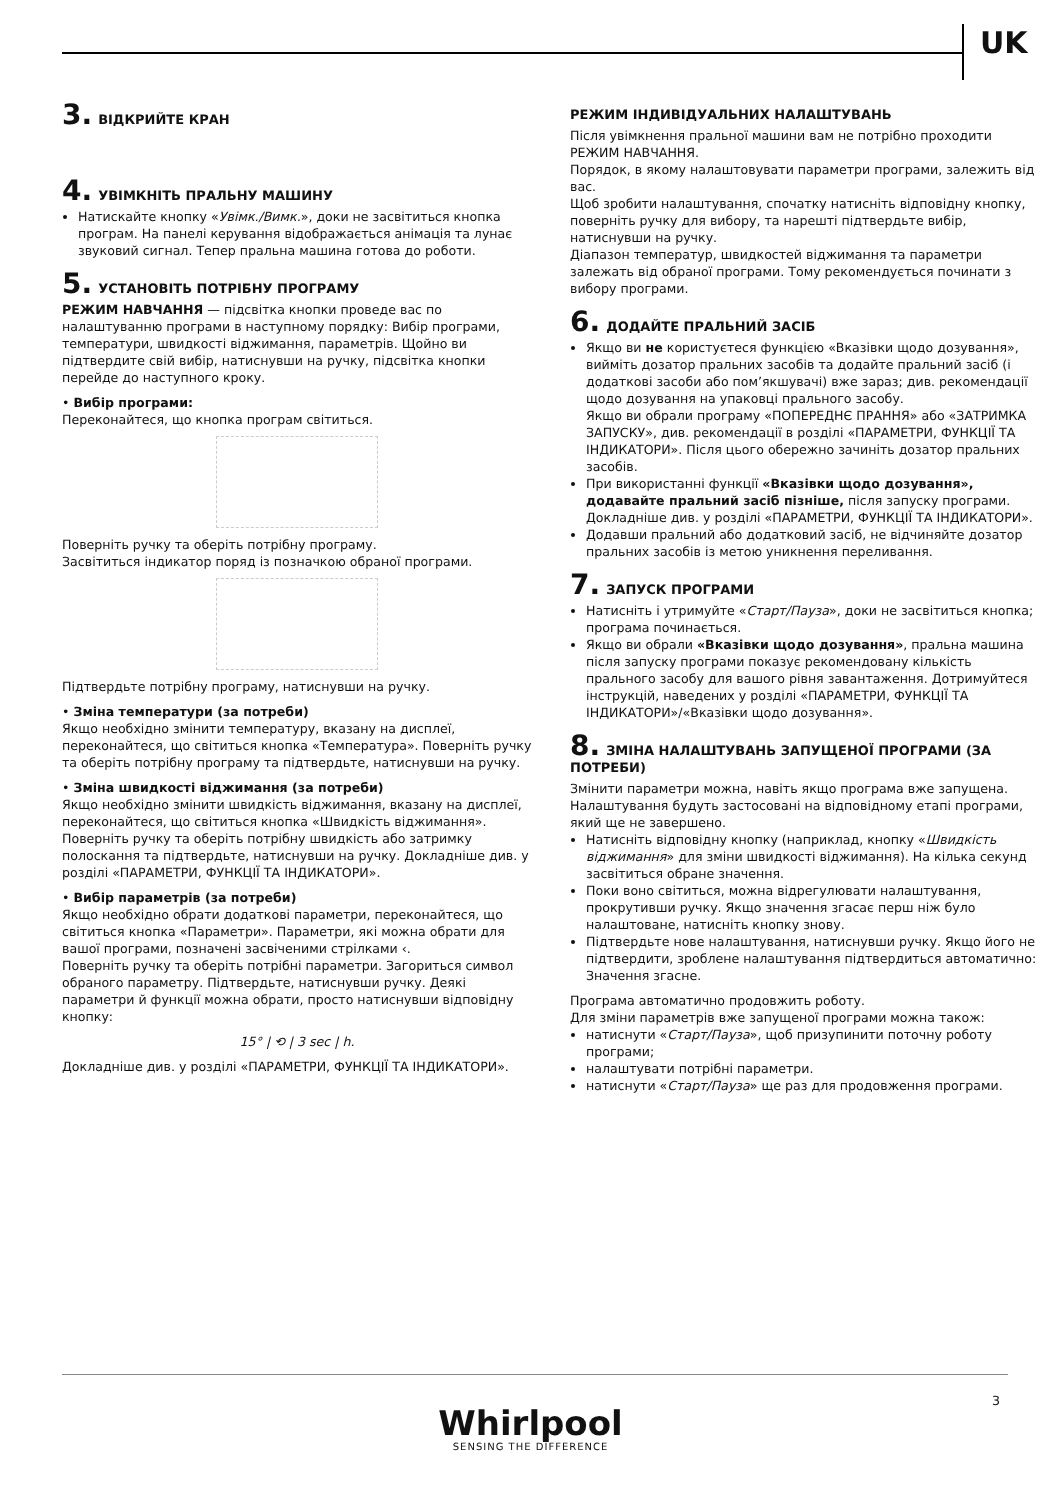UK
3. ВІДКРИЙТЕ КРАН
4. УВІМКНІТЬ ПРАЛЬНУ МАШИНУ
Натискайте кнопку «Увімк./Вимк.», доки не засвітиться кнопка програм. На панелі керування відображається анімація та лунає звуковий сигнал. Тепер пральна машина готова до роботи.
5. УСТАНОВІТЬ ПОТРІБНУ ПРОГРАМУ
РЕЖИМ НАВЧАННЯ — підсвітка кнопки проведе вас по налаштуванню програми в наступному порядку: Вибір програми, температури, швидкості віджимання, параметрів. Щойно ви підтвердите свій вибір, натиснувши на ручку, підсвітка кнопки перейде до наступного кроку.
• Вибір програми:
Переконайтеся, що кнопка програм світиться.
Поверніть ручку та оберіть потрібну програму.
Засвітиться індикатор поряд із позначкою обраної програми.
Підтвердьте потрібну програму, натиснувши на ручку.
• Зміна температури (за потреби)
Якщо необхідно змінити температуру, вказану на дисплеї, переконайтеся, що світиться кнопка «Температура». Поверніть ручку та оберіть потрібну програму та підтвердьте, натиснувши на ручку.
• Зміна швидкості віджимання (за потреби)
Якщо необхідно змінити швидкість віджимання, вказану на дисплеї, переконайтеся, що світиться кнопка «Швидкість віджимання».
Поверніть ручку та оберіть потрібну швидкість або затримку полоскання та підтвердьте, натиснувши на ручку. Докладніше див. у розділі «ПАРАМЕТРИ, ФУНКЦІЇ ТА ІНДИКАТОРИ».
• Вибір параметрів (за потреби)
Якщо необхідно обрати додаткові параметри, переконайтеся, що світиться кнопка «Параметри». Параметри, які можна обрати для вашої програми, позначені засвіченими стрілками ‹.
Поверніть ручку та оберіть потрібні параметри. Загориться символ обраного параметру. Підтвердьте, натиснувши ручку. Деякі параметри й функції можна обрати, просто натиснувши відповідну кнопку:
15° | ⟲ | 3 sec | h.
Докладніше див. у розділі «ПАРАМЕТРИ, ФУНКЦІЇ ТА ІНДИКАТОРИ».
РЕЖИМ ІНДИВІДУАЛЬНИХ НАЛАШТУВАНЬ
Після увімкнення пральної машини вам не потрібно проходити РЕЖИМ НАВЧАННЯ.
Порядок, в якому налаштовувати параметри програми, залежить від вас.
Щоб зробити налаштування, спочатку натисніть відповідну кнопку, поверніть ручку для вибору, та нарешті підтвердьте вибір, натиснувши на ручку.
Діапазон температур, швидкостей віджимання та параметри залежать від обраної програми. Тому рекомендується починати з вибору програми.
6. ДОДАЙТЕ ПРАЛЬНИЙ ЗАСІБ
Якщо ви не користуєтеся функцією «Вказівки щодо дозування», вийміть дозатор пральних засобів та додайте пральний засіб (і додаткові засоби або пом’якшувачі) вже зараз; див. рекомендації щодо дозування на упаковці прального засобу.
Якщо ви обрали програму «ПОПЕРЕДНЄ ПРАННЯ» або «ЗАТРИМКА ЗАПУСКУ», див. рекомендації в розділі «ПАРАМЕТРИ, ФУНКЦІЇ ТА ІНДИКАТОРИ». Після цього обережно зачиніть дозатор пральних засобів.
При використанні функції «Вказівки щодо дозування», додавайте пральний засіб пізніше, після запуску програми. Докладніше див. у розділі «ПАРАМЕТРИ, ФУНКЦІЇ ТА ІНДИКАТОРИ».
Додавши пральний або додатковий засіб, не відчиняйте дозатор пральних засобів із метою уникнення переливання.
7. ЗАПУСК ПРОГРАМИ
Натисніть і утримуйте «Старт/Пауза», доки не засвітиться кнопка; програма починається.
Якщо ви обрали «Вказівки щодо дозування», пральна машина після запуску програми показує рекомендовану кількість прального засобу для вашого рівня завантаження. Дотримуйтеся інструкцій, наведених у розділі «ПАРАМЕТРИ, ФУНКЦІЇ ТА ІНДИКАТОРИ»/«Вказівки щодо дозування».
8. ЗМІНА НАЛАШТУВАНЬ ЗАПУЩЕНОЇ ПРОГРАМИ (ЗА ПОТРЕБИ)
Змінити параметри можна, навіть якщо програма вже запущена. Налаштування будуть застосовані на відповідному етапі програми, який ще не завершено.
Натисніть відповідну кнопку (наприклад, кнопку «Швидкість віджимання» для зміни швидкості віджимання). На кілька секунд засвітиться обране значення.
Поки воно світиться, можна відрегулювати налаштування, прокрутивши ручку. Якщо значення згасає перш ніж було налаштоване, натисніть кнопку знову.
Підтвердьте нове налаштування, натиснувши ручку. Якщо його не підтвердити, зроблене налаштування підтвердиться автоматично: Значення згасне.
Програма автоматично продовжить роботу.
Для зміни параметрів вже запущеної програми можна також:
натиснути «Старт/Пауза», щоб призупинити поточну роботу програми;
налаштувати потрібні параметри.
натиснути «Старт/Пауза» ще раз для продовження програми.
3
Whirlpool
SENSING THE DIFFERENCE